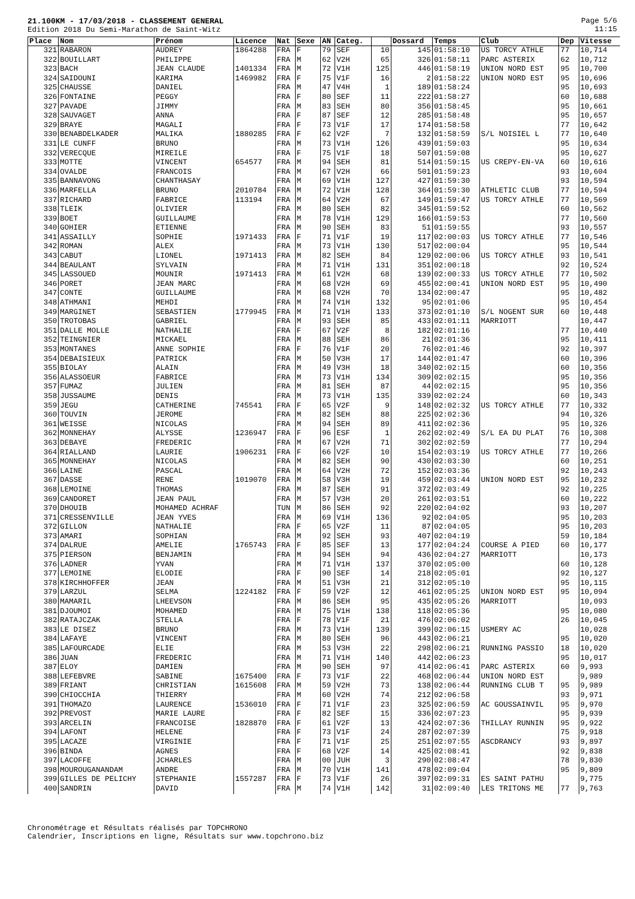Page 5/6
11:15
21.100KM - 17/03/2018 - CLASSEMENT GENERAL
Edition 2018 Du Semi-Marathon de Saint-Witz
| Place | Nom | Prénom | Licence | Nat | Sexe | AN | Categ. | | Dossard | Temps | Club | Dep | Vitesse |
| --- | --- | --- | --- | --- | --- | --- | --- | --- | --- | --- | --- | --- | --- |
| 321 | RABARON | AUDREY | 1864288 | FRA | F | 79 | SEF | 10 | 145 | 01:58:10 | US TORCY ATHLE | 77 | 10,714 |
| 322 | BOUILLART | PHILIPPE | | FRA | M | 62 | V2H | 65 | 326 | 01:58:11 | PARC ASTERIX | 62 | 10,712 |
| 323 | BACH | JEAN CLAUDE | 1401334 | FRA | M | 72 | V1H | 125 | 446 | 01:58:19 | UNION NORD EST | 95 | 10,700 |
| 324 | SAIDOUNI | KARIMA | 1469982 | FRA | F | 75 | V1F | 16 | 2 | 01:58:22 | UNION NORD EST | 95 | 10,696 |
| 325 | CHAUSSE | DANIEL | | FRA | M | 47 | V4H | 1 | 189 | 01:58:24 | | 95 | 10,693 |
| 326 | FONTAINE | PEGGY | | FRA | F | 80 | SEF | 11 | 222 | 01:58:27 | | 60 | 10,688 |
| 327 | PAVADE | JIMMY | | FRA | M | 83 | SEH | 80 | 356 | 01:58:45 | | 95 | 10,661 |
| 328 | SAUVAGET | ANNA | | FRA | F | 87 | SEF | 12 | 285 | 01:58:48 | | 95 | 10,657 |
| 329 | BRAYE | MAGALI | | FRA | F | 73 | V1F | 17 | 174 | 01:58:58 | | 77 | 10,642 |
| 330 | BENABDELKADER | MALIKA | 1880285 | FRA | F | 62 | V2F | 7 | 132 | 01:58:59 | S/L NOISIEL L | 77 | 10,640 |
| 331 | LE CUNFF | BRUNO | | FRA | M | 73 | V1H | 126 | 439 | 01:59:03 | | 95 | 10,634 |
| 332 | VERECQUE | MIREILE | | FRA | F | 75 | V1F | 18 | 507 | 01:59:08 | | 95 | 10,627 |
| 333 | MOTTE | VINCENT | 654577 | FRA | M | 94 | SEH | 81 | 514 | 01:59:15 | US CREPY-EN-VA | 60 | 10,616 |
| 334 | OVALDE | FRANCOIS | | FRA | M | 67 | V2H | 66 | 501 | 01:59:23 | | 93 | 10,604 |
| 335 | BANNAVONG | CHANTHASAY | | FRA | M | 69 | V1H | 127 | 427 | 01:59:30 | | 93 | 10,594 |
| 336 | MARFELLA | BRUNO | 2010784 | FRA | M | 72 | V1H | 128 | 364 | 01:59:30 | ATHLETIC CLUB | 77 | 10,594 |
| 337 | RICHARD | FABRICE | 113194 | FRA | M | 64 | V2H | 67 | 149 | 01:59:47 | US TORCY ATHLE | 77 | 10,569 |
| 338 | TLEIK | OLIVIER | | FRA | M | 80 | SEH | 82 | 345 | 01:59:52 | | 60 | 10,562 |
| 339 | BOET | GUILLAUME | | FRA | M | 78 | V1H | 129 | 166 | 01:59:53 | | 77 | 10,560 |
| 340 | GOHIER | ETIENNE | | FRA | M | 90 | SEH | 83 | 51 | 01:59:55 | | 93 | 10,557 |
| 341 | ASSAILLY | SOPHIE | 1971433 | FRA | F | 71 | V1F | 19 | 117 | 02:00:03 | US TORCY ATHLE | 77 | 10,546 |
| 342 | ROMAN | ALEX | | FRA | M | 73 | V1H | 130 | 517 | 02:00:04 | | 95 | 10,544 |
| 343 | CABUT | LIONEL | 1971413 | FRA | M | 82 | SEH | 84 | 129 | 02:00:06 | US TORCY ATHLE | 93 | 10,541 |
| 344 | BEAULANT | SYLVAIN | | FRA | M | 71 | V1H | 131 | 351 | 02:00:18 | | 92 | 10,524 |
| 345 | LASSOUED | MOUNIR | 1971413 | FRA | M | 61 | V2H | 68 | 139 | 02:00:33 | US TORCY ATHLE | 77 | 10,502 |
| 346 | PORET | JEAN MARC | | FRA | M | 68 | V2H | 69 | 455 | 02:00:41 | UNION NORD EST | 95 | 10,490 |
| 347 | CONTE | GUILLAUME | | FRA | M | 68 | V2H | 70 | 134 | 02:00:47 | | 95 | 10,482 |
| 348 | ATHMANI | MEHDI | | FRA | M | 74 | V1H | 132 | 95 | 02:01:06 | | 95 | 10,454 |
| 349 | MARGINET | SEBASTIEN | 1779945 | FRA | M | 71 | V1H | 133 | 373 | 02:01:10 | S/L NOGENT SUR | 60 | 10,448 |
| 350 | TROTOBAS | GABRIEL | | FRA | M | 93 | SEH | 85 | 433 | 02:01:11 | MARRIOTT | | 10,447 |
| 351 | DALLE MOLLE | NATHALIE | | FRA | F | 67 | V2F | 8 | 182 | 02:01:16 | | 77 | 10,440 |
| 352 | TEINGNIER | MICKAEL | | FRA | M | 88 | SEH | 86 | 21 | 02:01:36 | | 95 | 10,411 |
| 353 | MONTANES | ANNE SOPHIE | | FRA | F | 76 | V1F | 20 | 76 | 02:01:46 | | 92 | 10,397 |
| 354 | DEBAISIEUX | PATRICK | | FRA | M | 50 | V3H | 17 | 144 | 02:01:47 | | 60 | 10,396 |
| 355 | BIOLAY | ALAIN | | FRA | M | 49 | V3H | 18 | 340 | 02:02:15 | | 60 | 10,356 |
| 356 | ALASSOEUR | FABRICE | | FRA | M | 73 | V1H | 134 | 309 | 02:02:15 | | 95 | 10,356 |
| 357 | FUMAZ | JULIEN | | FRA | M | 81 | SEH | 87 | 44 | 02:02:15 | | 95 | 10,356 |
| 358 | JUSSAUME | DENIS | | FRA | M | 73 | V1H | 135 | 339 | 02:02:24 | | 60 | 10,343 |
| 359 | JEGU | CATHERINE | 745541 | FRA | F | 65 | V2F | 9 | 148 | 02:02:32 | US TORCY ATHLE | 77 | 10,332 |
| 360 | TOUVIN | JEROME | | FRA | M | 82 | SEH | 88 | 225 | 02:02:36 | | 94 | 10,326 |
| 361 | WEISSE | NICOLAS | | FRA | M | 94 | SEH | 89 | 411 | 02:02:36 | | 95 | 10,326 |
| 362 | MONNEHAY | ALYSSE | 1236947 | FRA | F | 96 | ESF | 1 | 262 | 02:02:49 | S/L EA DU PLAT | 76 | 10,308 |
| 363 | DEBAYE | FREDERIC | | FRA | M | 67 | V2H | 71 | 302 | 02:02:59 | | 77 | 10,294 |
| 364 | RIALLAND | LAURIE | 1906231 | FRA | F | 66 | V2F | 10 | 154 | 02:03:19 | US TORCY ATHLE | 77 | 10,266 |
| 365 | MONNEHAY | NICOLAS | | FRA | M | 82 | SEH | 90 | 430 | 02:03:30 | | 60 | 10,251 |
| 366 | LAINE | PASCAL | | FRA | M | 64 | V2H | 72 | 152 | 02:03:36 | | 92 | 10,243 |
| 367 | DASSE | RENE | 1019070 | FRA | M | 58 | V3H | 19 | 459 | 02:03:44 | UNION NORD EST | 95 | 10,232 |
| 368 | LEMOINE | THOMAS | | FRA | M | 87 | SEH | 91 | 372 | 02:03:49 | | 92 | 10,225 |
| 369 | CANDORET | JEAN PAUL | | FRA | M | 57 | V3H | 20 | 261 | 02:03:51 | | 60 | 10,222 |
| 370 | DHOUIB | MOHAMED ACHRAF | | TUN | M | 86 | SEH | 92 | 220 | 02:04:02 | | 93 | 10,207 |
| 371 | CRESSENVILLE | JEAN YVES | | FRA | M | 69 | V1H | 136 | 92 | 02:04:05 | | 95 | 10,203 |
| 372 | GILLON | NATHALIE | | FRA | F | 65 | V2F | 11 | 87 | 02:04:05 | | 95 | 10,203 |
| 373 | AMARI | SOPHIAN | | FRA | M | 92 | SEH | 93 | 407 | 02:04:19 | | 59 | 10,184 |
| 374 | DALRUE | AMELIE | 1765743 | FRA | F | 85 | SEF | 13 | 177 | 02:04:24 | COURSE A PIED | 60 | 10,177 |
| 375 | PIERSON | BENJAMIN | | FRA | M | 94 | SEH | 94 | 436 | 02:04:27 | MARRIOTT | | 10,173 |
| 376 | LADNER | YVAN | | FRA | M | 71 | V1H | 137 | 370 | 02:05:00 | | 60 | 10,128 |
| 377 | LEMOINE | ELODIE | | FRA | F | 90 | SEF | 14 | 218 | 02:05:01 | | 92 | 10,127 |
| 378 | KIRCHHOFFER | JEAN | | FRA | M | 51 | V3H | 21 | 312 | 02:05:10 | | 95 | 10,115 |
| 379 | LARZUL | SELMA | 1224182 | FRA | F | 59 | V2F | 12 | 461 | 02:05:25 | UNION NORD EST | 95 | 10,094 |
| 380 | MAMARIL | LHEEVSON | | FRA | M | 86 | SEH | 95 | 435 | 02:05:26 | MARRIOTT | | 10,093 |
| 381 | DJOUMOI | MOHAMED | | FRA | M | 75 | V1H | 138 | 118 | 02:05:36 | | 95 | 10,080 |
| 382 | RATAJCZAK | STELLA | | FRA | F | 78 | V1F | 21 | 476 | 02:06:02 | | 26 | 10,045 |
| 383 | LE DISEZ | BRUNO | | FRA | M | 73 | V1H | 139 | 399 | 02:06:15 | USMERY AC | | 10,028 |
| 384 | LAFAYE | VINCENT | | FRA | M | 80 | SEH | 96 | 443 | 02:06:21 | | 95 | 10,020 |
| 385 | LAFOURCADE | ELIE | | FRA | M | 53 | V3H | 22 | 298 | 02:06:21 | RUNNING PASSIO | 18 | 10,020 |
| 386 | JUAN | FREDERIC | | FRA | M | 71 | V1H | 140 | 442 | 02:06:23 | | 95 | 10,017 |
| 387 | ELOY | DAMIEN | | FRA | M | 90 | SEH | 97 | 414 | 02:06:41 | PARC ASTERIX | 60 | 9,993 |
| 388 | LEFEBVRE | SABINE | 1675400 | FRA | F | 73 | V1F | 22 | 468 | 02:06:44 | UNION NORD EST | | 9,989 |
| 389 | FRIANT | CHRISTIAN | 1615608 | FRA | M | 59 | V2H | 73 | 138 | 02:06:44 | RUNNING CLUB T | 95 | 9,989 |
| 390 | CHIOCCHIA | THIERRY | | FRA | M | 60 | V2H | 74 | 212 | 02:06:58 | | 93 | 9,971 |
| 391 | THOMAZO | LAURENCE | 1536010 | FRA | F | 71 | V1F | 23 | 325 | 02:06:59 | AC GOUSSAINVIL | 95 | 9,970 |
| 392 | PREVOST | MARIE LAURE | | FRA | F | 82 | SEF | 15 | 336 | 02:07:23 | | 95 | 9,939 |
| 393 | ARCELIN | FRANCOISE | 1828870 | FRA | F | 61 | V2F | 13 | 424 | 02:07:36 | THILLAY RUNNIN | 95 | 9,922 |
| 394 | LAFONT | HELENE | | FRA | F | 73 | V1F | 24 | 287 | 02:07:39 | | 75 | 9,918 |
| 395 | LACAZE | VIRGINIE | | FRA | F | 71 | V1F | 25 | 251 | 02:07:55 | ASCDRANCY | 93 | 9,897 |
| 396 | BINDA | AGNES | | FRA | F | 68 | V2F | 14 | 425 | 02:08:41 | | 92 | 9,838 |
| 397 | LACOFFE | JCHARLES | | FRA | M | 00 | JUH | 3 | 290 | 02:08:47 | | 78 | 9,830 |
| 398 | MOUROUGANANDAM | ANDRE | | FRA | M | 70 | V1H | 141 | 478 | 02:09:04 | | 95 | 9,809 |
| 399 | GILLES DE PELICHY | STEPHANIE | 1557287 | FRA | F | 73 | V1F | 26 | 397 | 02:09:31 | ES SAINT PATHU | | 9,775 |
| 400 | SANDRIN | DAVID | | FRA | M | 74 | V1H | 142 | 31 | 02:09:40 | LES TRITONS ME | 77 | 9,763 |
Chronométrage et Résultats réalisés par TOPCHRONO
Calendrier, Inscriptions en ligne, Résultats sur www.topchrono.biz